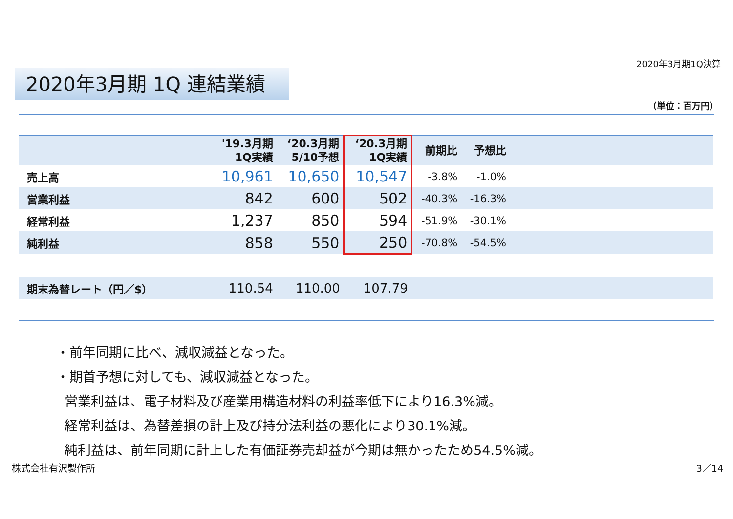2020年3月期1Q決算
2020年3月期 1Q 連結業績
（単位：百万円）
| | '19.3月期 1Q実績 | ‘20.3月期 5/10予想 | ‘20.3月期 1Q実績 | 前期比 | 予想比 | |
| --- | --- | --- | --- | --- | --- | --- |
| 売上高 | 10,961 | 10,650 | 10,547 | -3.8% | -1.0% | |
| 営業利益 | 842 | 600 | 502 | -40.3% | -16.3% | |
| 経常利益 | 1,237 | 850 | 594 | -51.9% | -30.1% | |
| 純利益 | 858 | 550 | 250 | -70.8% | -54.5% | |
| 期末為替レート（円／$） | 110.54 | 110.00 | 107.79 | | | |
・前年同期に比べ、減収減益となった。
・期首予想に対しても、減収減益となった。
営業利益は、電子材料及び産業用構造材料の利益率低下により16.3%減。
経常利益は、為替差損の計上及び持分法利益の悪化により30.1%減。
純利益は、前年同期に計上した有価証券売却益が今期は無かったため54.5%減。
株式会社有沢製作所 3／14